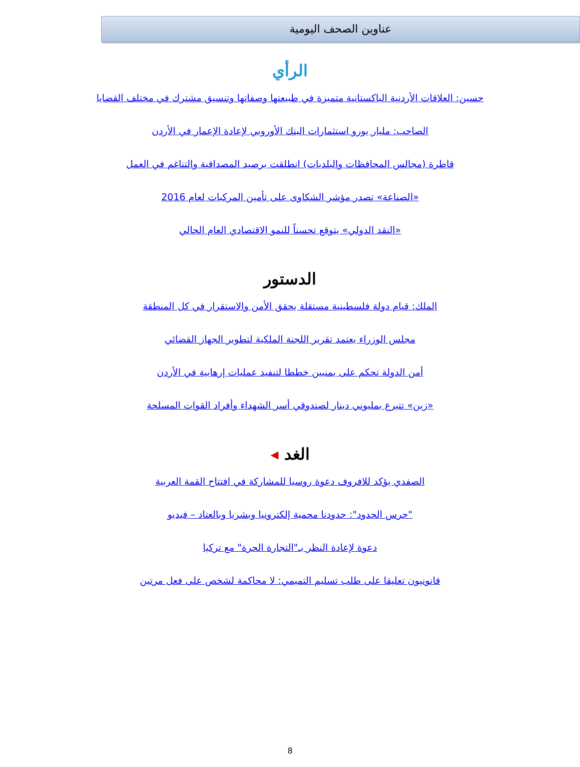عناوين الصحف اليومية
الرأي
حسين: العلاقات الأردنية الباكستانية متميزة في طبيعتها وصفاتها وتنسيق مشترك في مختلف القضايا
الصاحب: مليار يورو استثمارات البنك الأوروبي لإعادة الإعمار في الأردن
قاطرة (مجالس المحافظات والبلديات) انطلقت برصيد المصداقية والتناغم في العمل
«الصناعة» تصدر مؤشر الشكاوى على تأمين المركبات لعام 2016
«النقد الدولي» يتوقع تحسناً للنمو الاقتصادي العام الحالي
الدستور
الملك: قيام دولة فلسطينية مستقلة يحقق الأمن والاستقرار في كل المنطقة
مجلس الوزراء يعتمد تقرير اللجنة الملكية لتطوير الجهاز القضائي
أمن الدولة تحكم على يمنيين خططا لتنفيذ عمليات إرهابية في الأردن
«زين» تتبرع بمليوني دينار لصندوقي أسر الشهداء وأفراد القوات المسلحة
الغد ◂
الصفدي يؤكد للافروف دعوة روسيا للمشاركة في افتتاح القمة العربية
"حرس الحدود": حدودنا محمية إلكترونيا وبشريا وبالعتاد – فيديو
دعوة لإعادة النظر بـ"التجارة الحرة" مع تركيا
قانونيون تعليقا على طلب تسليم التميمي: لا محاكمة لشخص على فعل مرتين
8